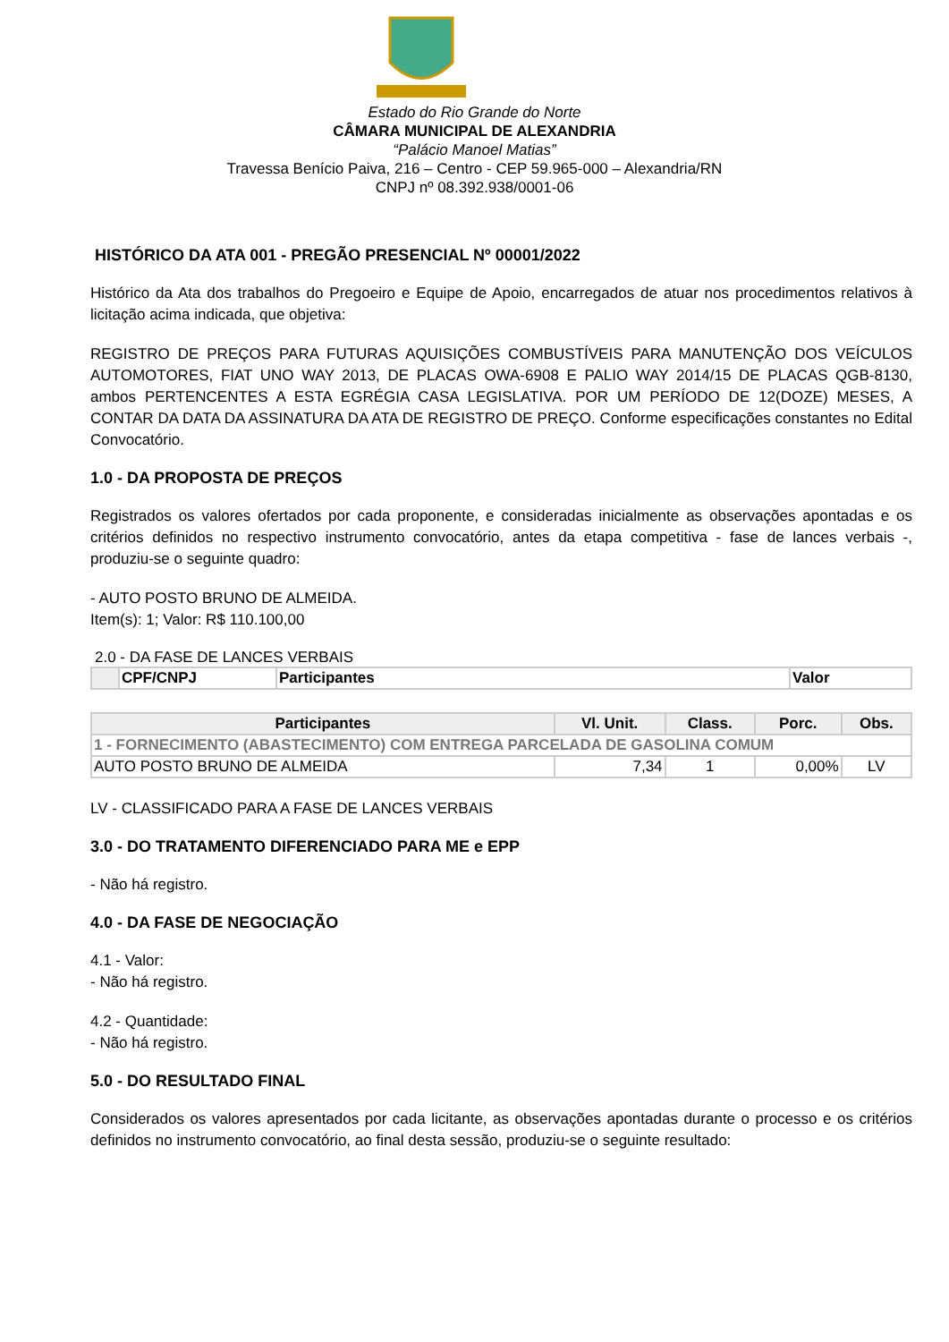Estado do Rio Grande do Norte
CÂMARA MUNICIPAL DE ALEXANDRIA
“Palácio Manoel Matias”
Travessa Benício Paiva, 216 – Centro - CEP 59.965-000 – Alexandria/RN
CNPJ nº 08.392.938/0001-06
HISTÓRICO DA ATA 001 - PREGÃO PRESENCIAL Nº 00001/2022
Histórico da Ata dos trabalhos do Pregoeiro e Equipe de Apoio, encarregados de atuar nos procedimentos relativos à licitação acima indicada, que objetiva:
REGISTRO DE PREÇOS PARA FUTURAS AQUISIÇÕES COMBUSTÍVEIS PARA MANUTENÇÃO DOS VEÍCULOS AUTOMOTORES, FIAT UNO WAY 2013, DE PLACAS OWA-6908 E PALIO WAY 2014/15 DE PLACAS QGB-8130, ambos PERTENCENTES A ESTA EGRÉGIA CASA LEGISLATIVA. POR UM PERÍODO DE 12(DOZE) MESES, A CONTAR DA DATA DA ASSINATURA DA ATA DE REGISTRO DE PREÇO. Conforme especificações constantes no Edital Convocatório.
1.0 - DA PROPOSTA DE PREÇOS
Registrados os valores ofertados por cada proponente, e consideradas inicialmente as observações apontadas e os critérios definidos no respectivo instrumento convocatório, antes da etapa competitiva - fase de lances verbais -, produziu-se o seguinte quadro:
- AUTO POSTO BRUNO DE ALMEIDA.
Item(s): 1; Valor: R$ 110.100,00
2.0 - DA FASE DE LANCES VERBAIS
| | CPF/CNPJ | Participantes | Valor |
| --- | --- | --- | --- |
| Participantes | Vl. Unit. | Class. | Porc. | Obs. |
| --- | --- | --- | --- | --- |
| 1 - FORNECIMENTO (ABASTECIMENTO) COM ENTREGA PARCELADA DE GASOLINA COMUM | | | | |
| AUTO POSTO BRUNO DE ALMEIDA | 7,34 | 1 | 0,00% | LV |
LV - CLASSIFICADO PARA A FASE DE LANCES VERBAIS
3.0 - DO TRATAMENTO DIFERENCIADO PARA ME e EPP
- Não há registro.
4.0 - DA FASE DE NEGOCIAÇÃO
4.1 - Valor:
- Não há registro.
4.2 - Quantidade:
- Não há registro.
5.0 - DO RESULTADO FINAL
Considerados os valores apresentados por cada licitante, as observações apontadas durante o processo e os critérios definidos no instrumento convocatório, ao final desta sessão, produziu-se o seguinte resultado: